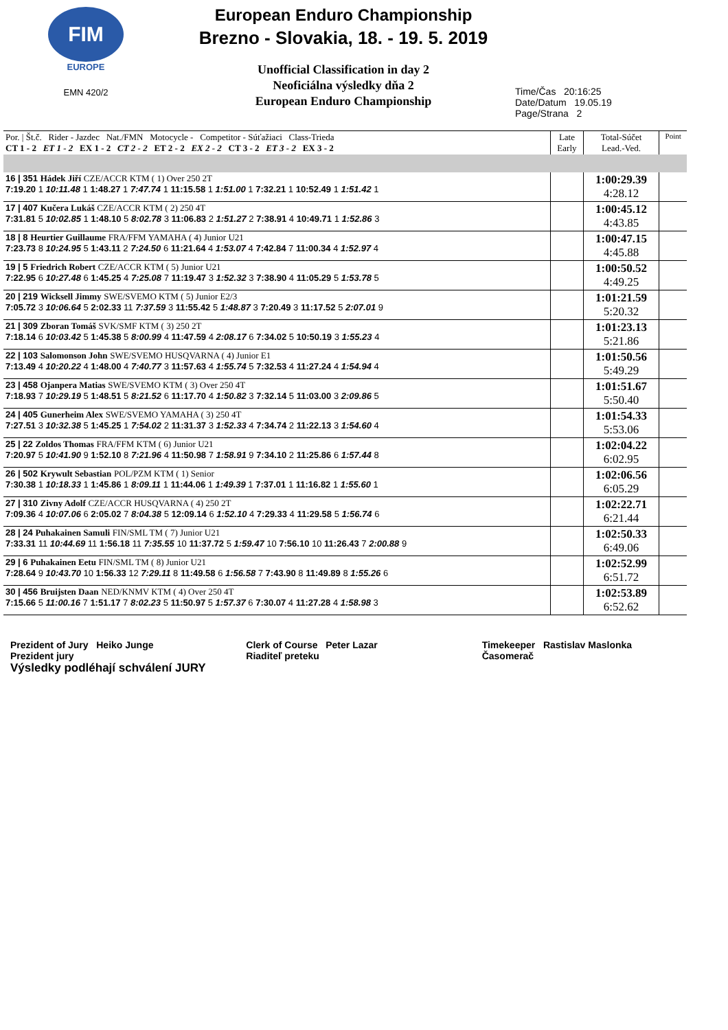FIM
EUROPE
EMN 420/2
European Enduro Championship
Brezno - Slovakia, 18. - 19. 5. 2019
Unofficial Classification in day 2
Neoficiálna výsledky dňa 2
European Enduro Championship
Time/Čas 20:16:25
Date/Datum 19.05.19
Page/Strana 2
| Por. / Št.č. Rider - Jazdec Nat./FMN Motocycle - Competitor - Súťažiaci Class-Trieda CT 1 - 2 ET 1 - 2 EX 1 - 2 CT 2 - 2 ET 2 - 2 EX 2 - 2 CT 3 - 2 ET 3 - 2 EX 3 - 2 | Late Early | Total-Súčet Lead.-Ved. | Point |
| --- | --- | --- | --- |
| 16 / 351 Hádek Jiří CZE/ACCR KTM ( 1) Over 250 2T 7:19.20 1 10:11.48 1 1:48.27 1 7:47.74 1 11:15.58 1 1:51.00 1 7:32.21 1 10:52.49 1 1:51.42 1 | | 1:00:29.39 4:28.12 | |
| 17 / 407 Kučera Lukáš CZE/ACCR KTM ( 2) 250 4T 7:31.81 5 10:02.85 1 1:48.10 5 8:02.78 3 11:06.83 2 1:51.27 2 7:38.91 4 10:49.71 1 1:52.86 3 | | 1:00:45.12 4:43.85 | |
| 18 / 8 Heurtier Guillaume FRA/FFM YAMAHA ( 4) Junior U21 7:23.73 8 10:24.95 5 1:43.11 2 7:24.50 6 11:21.64 4 1:53.07 4 7:42.84 7 11:00.34 4 1:52.97 4 | | 1:00:47.15 4:45.88 | |
| 19 / 5 Friedrich Robert CZE/ACCR KTM ( 5) Junior U21 7:22.95 6 10:27.48 6 1:45.25 4 7:25.08 7 11:19.47 3 1:52.32 3 7:38.90 4 11:05.29 5 1:53.78 5 | | 1:00:50.52 4:49.25 | |
| 20 / 219 Wicksell Jimmy SWE/SVEMO KTM ( 5) Junior E2/3 7:05.72 3 10:06.64 5 2:02.33 11 7:37.59 3 11:55.42 5 1:48.87 3 7:20.49 3 11:17.52 5 2:07.01 9 | | 1:01:21.59 5:20.32 | |
| 21 / 309 Zboran Tomáš SVK/SMF KTM ( 3) 250 2T 7:18.14 6 10:03.42 5 1:45.38 5 8:00.99 4 11:47.59 4 2:08.17 6 7:34.02 5 10:50.19 3 1:55.23 4 | | 1:01:23.13 5:21.86 | |
| 22 / 103 Salomonson John SWE/SVEMO HUSQVARNA ( 4) Junior E1 7:13.49 4 10:20.22 4 1:48.00 4 7:40.77 3 11:57.63 4 1:55.74 5 7:32.53 4 11:27.24 4 1:54.94 4 | | 1:01:50.56 5:49.29 | |
| 23 / 458 Ojanpera Matias SWE/SVEMO KTM ( 3) Over 250 4T 7:18.93 7 10:29.19 5 1:48.51 5 8:21.52 6 11:17.70 4 1:50.82 3 7:32.14 5 11:03.00 3 2:09.86 5 | | 1:01:51.67 5:50.40 | |
| 24 / 405 Gunerheim Alex SWE/SVEMO YAMAHA ( 3) 250 4T 7:27.51 3 10:32.38 5 1:45.25 1 7:54.02 2 11:31.37 3 1:52.33 4 7:34.74 2 11:22.13 3 1:54.60 4 | | 1:01:54.33 5:53.06 | |
| 25 / 22 Zoldos Thomas FRA/FFM KTM ( 6) Junior U21 7:20.97 5 10:41.90 9 1:52.10 8 7:21.96 4 11:50.98 7 1:58.91 9 7:34.10 2 11:25.86 6 1:57.44 8 | | 1:02:04.22 6:02.95 | |
| 26 / 502 Krywult Sebastian POL/PZM KTM ( 1) Senior 7:30.38 1 10:18.33 1 1:45.86 1 8:09.11 1 11:44.06 1 1:49.39 1 7:37.01 1 11:16.82 1 1:55.60 1 | | 1:02:06.56 6:05.29 | |
| 27 / 310 Zivny Adolf CZE/ACCR HUSQVARNA ( 4) 250 2T 7:09.36 4 10:07.06 6 2:05.02 7 8:04.38 5 12:09.14 6 1:52.10 4 7:29.33 4 11:29.58 5 1:56.74 6 | | 1:02:22.71 6:21.44 | |
| 28 / 24 Puhakainen Samuli FIN/SML TM ( 7) Junior U21 7:33.31 11 10:44.69 11 1:56.18 11 7:35.55 10 11:37.72 5 1:59.47 10 7:56.10 10 11:26.43 7 2:00.88 9 | | 1:02:50.33 6:49.06 | |
| 29 / 6 Puhakainen Eetu FIN/SML TM ( 8) Junior U21 7:28.64 9 10:43.70 10 1:56.33 12 7:29.11 8 11:49.58 6 1:56.58 7 7:43.90 8 11:49.89 8 1:55.26 6 | | 1:02:52.99 6:51.72 | |
| 30 / 456 Bruijsten Daan NED/KNMV KTM ( 4) Over 250 4T 7:15.66 5 11:00.16 7 1:51.17 7 8:02.23 5 11:50.97 5 1:57.37 6 7:30.07 4 11:27.28 4 1:58.98 3 | | 1:02:53.89 6:52.62 | |
Prezident of Jury Heiko Junge
Prezident jury
Výsledky podléhají schválení JURY
Clerk of Course Peter Lazar
Riaditeľ preteku
Timekeeper Rastislav Maslonka
Časomerač